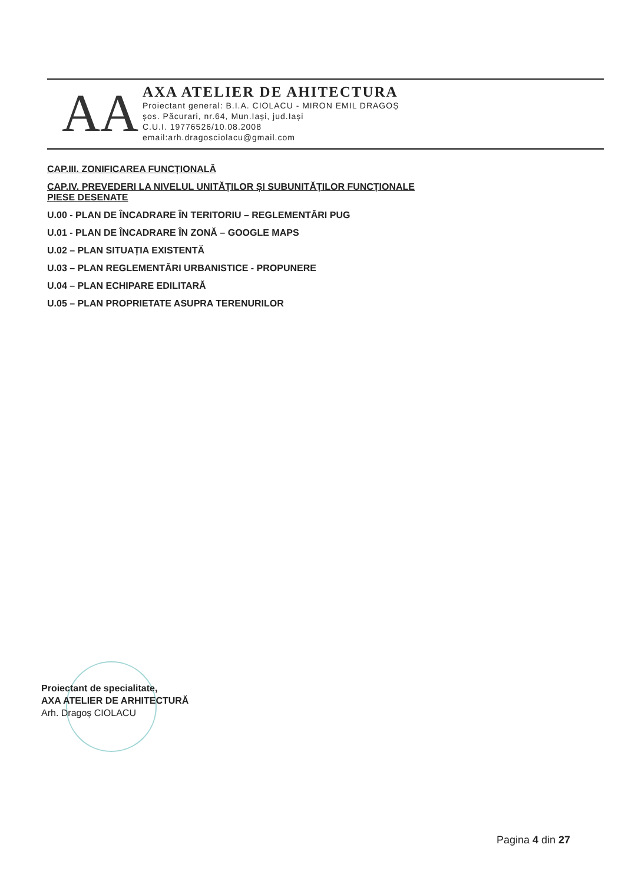AA
AXA ATELIER DE AHITECTURA
Proiectant general: B.I.A. CIOLACU - MIRON EMIL DRAGOȘ
șos. Păcurari, nr.64, Mun.Iași, jud.Iași
C.U.I. 19776526/10.08.2008
email:arh.dragosciolacu@gmail.com
CAP.III. ZONIFICAREA FUNCȚIONALĂ
CAP.IV. PREVEDERI LA NIVELUL UNITĂȚILOR ȘI SUBUNITĂȚILOR FUNCȚIONALE
PIESE DESENATE
U.00 - PLAN DE ÎNCADRARE ÎN TERITORIU – REGLEMENTĂRI PUG
U.01 - PLAN DE ÎNCADRARE ÎN ZONĂ – GOOGLE MAPS
U.02 – PLAN SITUAȚIA EXISTENTĂ
U.03 – PLAN REGLEMENTĂRI URBANISTICE - PROPUNERE
U.04 – PLAN ECHIPARE EDILITARĂ
U.05 – PLAN PROPRIETATE ASUPRA TERENURILOR
Proiectant de specialitate,
AXA ATELIER DE ARHITECTURĂ
Arh. Dragoș CIOLACU
Pagina 4 din 27